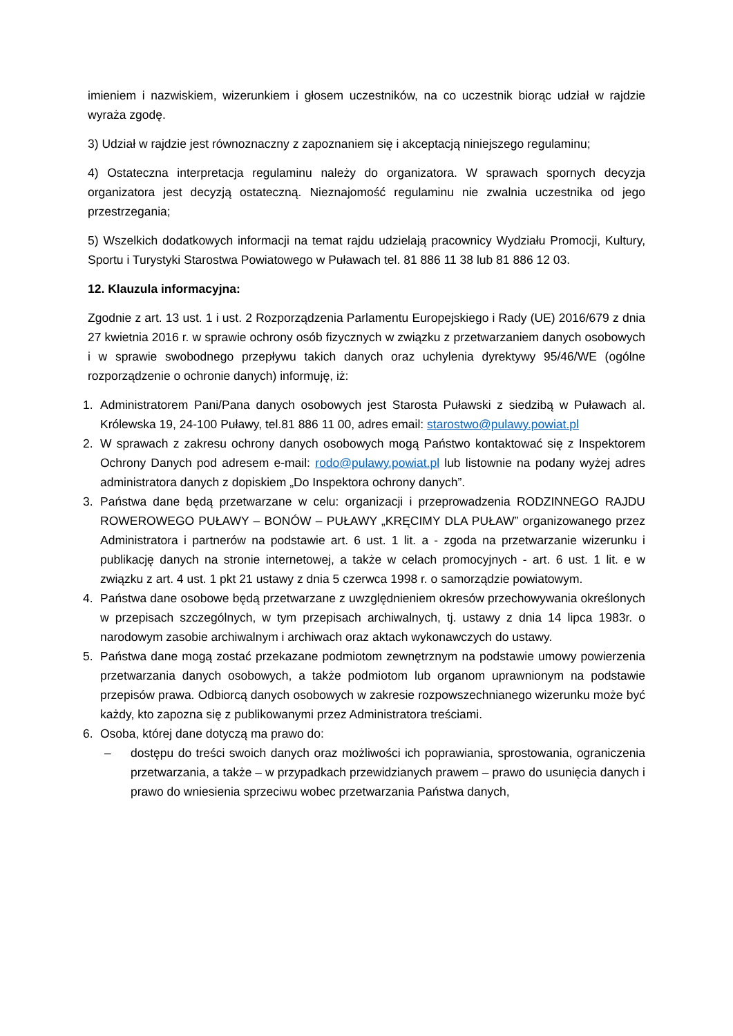imieniem i nazwiskiem, wizerunkiem i głosem uczestników, na co uczestnik biorąc udział w rajdzie wyraża zgodę.
3) Udział w rajdzie jest równoznaczny z zapoznaniem się i akceptacją niniejszego regulaminu;
4) Ostateczna interpretacja regulaminu należy do organizatora. W sprawach spornych decyzja organizatora jest decyzją ostateczną. Nieznajomość regulaminu nie zwalnia uczestnika od jego przestrzegania;
5) Wszelkich dodatkowych informacji na temat rajdu udzielają pracownicy Wydziału Promocji, Kultury, Sportu i Turystyki Starostwa Powiatowego w Puławach tel. 81 886 11 38 lub 81 886 12 03.
12. Klauzula informacyjna:
Zgodnie z art. 13 ust. 1 i ust. 2 Rozporządzenia Parlamentu Europejskiego i Rady (UE) 2016/679 z dnia 27 kwietnia 2016 r. w sprawie ochrony osób fizycznych w związku z przetwarzaniem danych osobowych i w sprawie swobodnego przepływu takich danych oraz uchylenia dyrektywy 95/46/WE (ogólne rozporządzenie o ochronie danych) informuję, iż:
1. Administratorem Pani/Pana danych osobowych jest Starosta Puławski z siedzibą w Puławach al. Królewska 19, 24-100 Puławy, tel.81 886 11 00, adres email: starostwo@pulawy.powiat.pl
2. W sprawach z zakresu ochrony danych osobowych mogą Państwo kontaktować się z Inspektorem Ochrony Danych pod adresem e-mail: rodo@pulawy.powiat.pl lub listownie na podany wyżej adres administratora danych z dopiskiem „Do Inspektora ochrony danych”.
3. Państwa dane będą przetwarzane w celu: organizacji i przeprowadzenia RODZINNEGO RAJDU ROWEROWEGO PUŁAWY – BONÓW – PUŁAWY „KRĘCIMY DLA PUŁAW” organizowanego przez Administratora i partnerów na podstawie art. 6 ust. 1 lit. a - zgoda na przetwarzanie wizerunku i publikację danych na stronie internetowej, a także w celach promocyjnych - art. 6 ust. 1 lit. e w związku z art. 4 ust. 1 pkt 21 ustawy z dnia 5 czerwca 1998 r. o samorządzie powiatowym.
4. Państwa dane osobowe będą przetwarzane z uwzględnieniem okresów przechowywania określonych w przepisach szczególnych, w tym przepisach archiwalnych, tj. ustawy z dnia 14 lipca 1983r. o narodowym zasobie archiwalnym i archiwach oraz aktach wykonawczych do ustawy.
5. Państwa dane mogą zostać przekazane podmiotom zewnętrznym na podstawie umowy powierzenia przetwarzania danych osobowych, a także podmiotom lub organom uprawnionym na podstawie przepisów prawa. Odbiorcą danych osobowych w zakresie rozpowszechnianego wizerunku może być każdy, kto zapozna się z publikowanymi przez Administratora treściami.
6. Osoba, której dane dotyczą ma prawo do:
– dostępu do treści swoich danych oraz możliwości ich poprawiania, sprostowania, ograniczenia przetwarzania, a także – w przypadkach przewidzianych prawem – prawo do usunięcia danych i prawo do wniesienia sprzeciwu wobec przetwarzania Państwa danych,